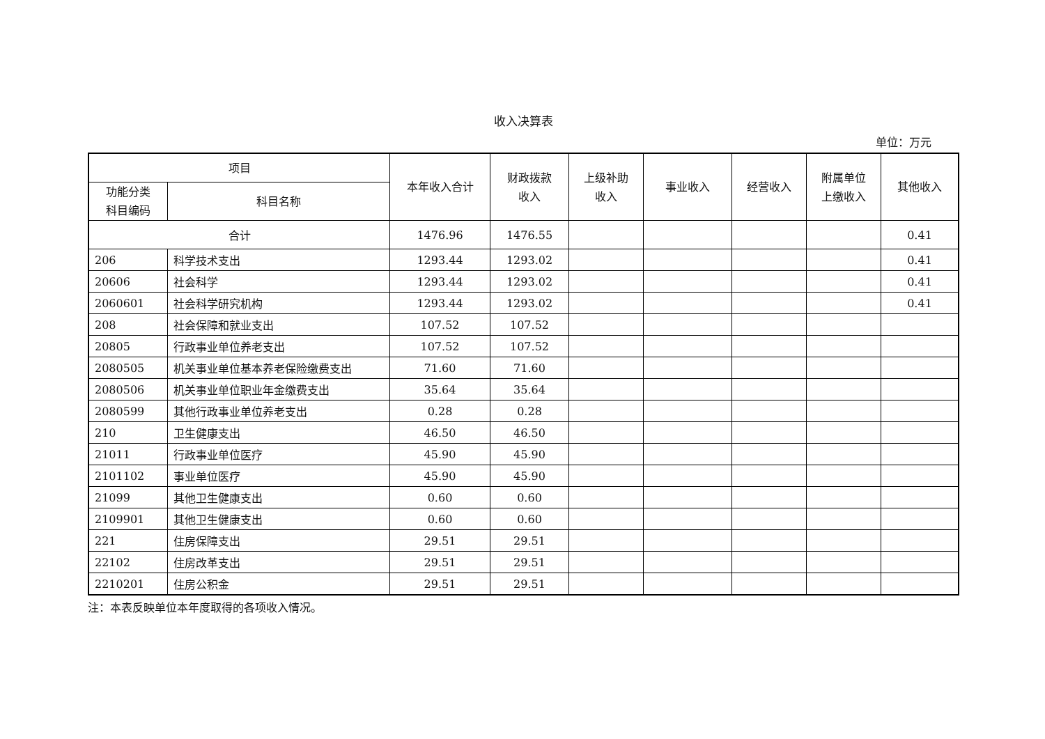收入决算表
单位：万元
| 项目 | | 本年收入合计 | 财政拨款 收入 | 上级补助 收入 | 事业收入 | 经营收入 | 附属单位 上缴收入 | 其他收入 |
| --- | --- | --- | --- | --- | --- | --- | --- | --- |
| 功能分类 科目编码 | 科目名称 | | | | | | | |
| 合计 | | 1476.96 | 1476.55 | | | | | 0.41 |
| 206 | 科学技术支出 | 1293.44 | 1293.02 | | | | | 0.41 |
| 20606 | 社会科学 | 1293.44 | 1293.02 | | | | | 0.41 |
| 2060601 | 社会科学研究机构 | 1293.44 | 1293.02 | | | | | 0.41 |
| 208 | 社会保障和就业支出 | 107.52 | 107.52 | | | | | |
| 20805 | 行政事业单位养老支出 | 107.52 | 107.52 | | | | | |
| 2080505 | 机关事业单位基本养老保险缴费支出 | 71.60 | 71.60 | | | | | |
| 2080506 | 机关事业单位职业年金缴费支出 | 35.64 | 35.64 | | | | | |
| 2080599 | 其他行政事业单位养老支出 | 0.28 | 0.28 | | | | | |
| 210 | 卫生健康支出 | 46.50 | 46.50 | | | | | |
| 21011 | 行政事业单位医疗 | 45.90 | 45.90 | | | | | |
| 2101102 | 事业单位医疗 | 45.90 | 45.90 | | | | | |
| 21099 | 其他卫生健康支出 | 0.60 | 0.60 | | | | | |
| 2109901 | 其他卫生健康支出 | 0.60 | 0.60 | | | | | |
| 221 | 住房保障支出 | 29.51 | 29.51 | | | | | |
| 22102 | 住房改革支出 | 29.51 | 29.51 | | | | | |
| 2210201 | 住房公积金 | 29.51 | 29.51 | | | | | |
注：本表反映单位本年度取得的各项收入情况。